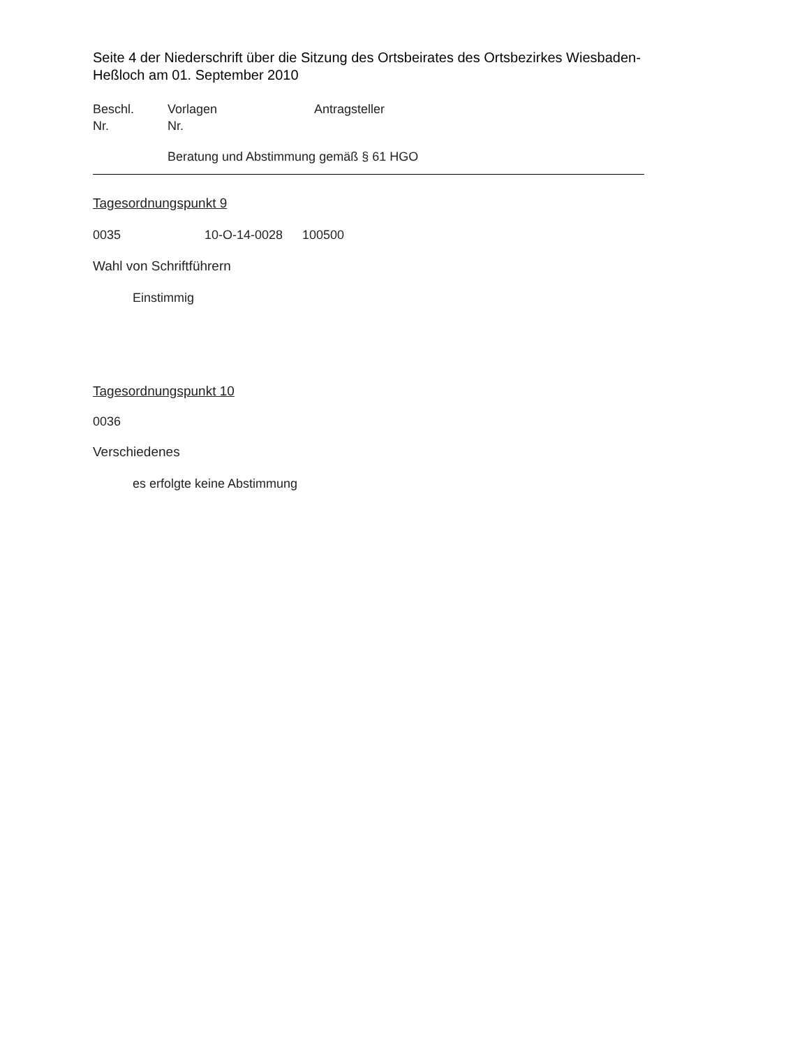Seite 4 der Niederschrift über die Sitzung des Ortsbeirates des Ortsbezirkes Wiesbaden-Heßloch am 01. September 2010
Beschl.
Nr.
Vorlagen
Nr.
Antragsteller
Beratung und Abstimmung gemäß § 61 HGO
Tagesordnungspunkt 9
0035 10-O-14-0028 100500
Wahl von Schriftführern
Einstimmig
Tagesordnungspunkt 10
0036
Verschiedenes
es erfolgte keine Abstimmung